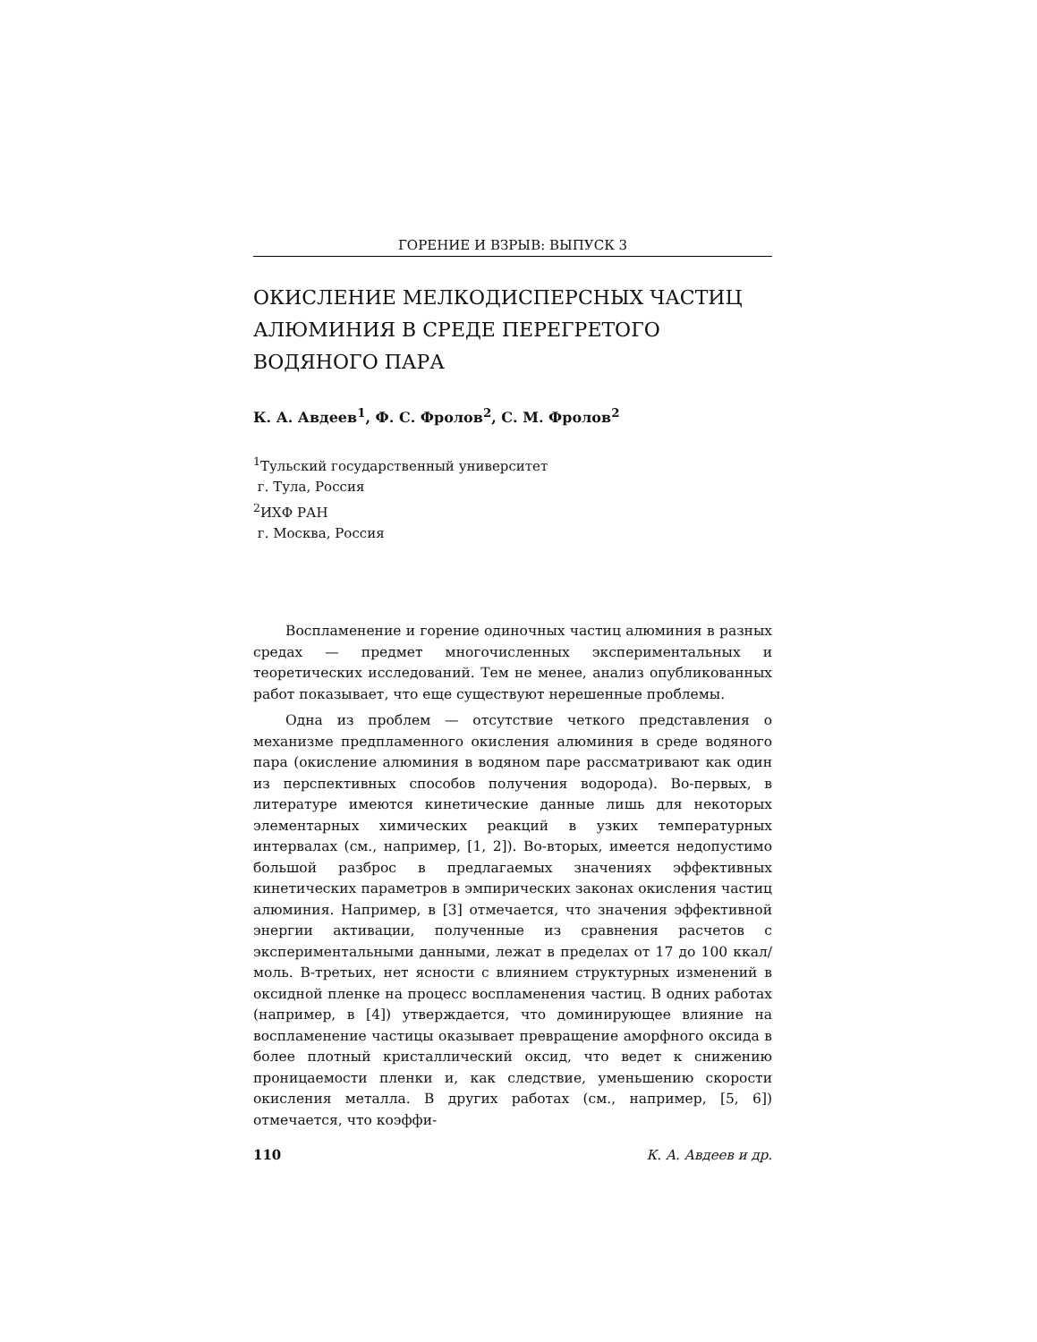ГОРЕНИЕ И ВЗРЫВ: ВЫПУСК 3
ОКИСЛЕНИЕ МЕЛКОДИСПЕРСНЫХ ЧАСТИЦ АЛЮМИНИЯ В СРЕДЕ ПЕРЕГРЕТОГО ВОДЯНОГО ПАРА
К. А. Авдеев<sup>1</sup>, Ф. С. Фролов<sup>2</sup>, С. М. Фролов<sup>2</sup>
<sup>1</sup> Тульский государственный университет
г. Тула, Россия
<sup>2</sup> ИХФ РАН
г. Москва, Россия
Воспламенение и горение одиночных частиц алюминия в разных средах — предмет многочисленных экспериментальных и теоретических исследований. Тем не менее, анализ опубликованных работ показывает, что еще существуют нерешенные проблемы.
Одна из проблем — отсутствие четкого представления о механизме предпламенного окисления алюминия в среде водяного пара (окисление алюминия в водяном паре рассматривают как один из перспективных способов получения водорода). Во-первых, в литературе имеются кинетические данные лишь для некоторых элементарных химических реакций в узких температурных интервалах (см., например, [1, 2]). Во-вторых, имеется недопустимо большой разброс в предлагаемых значениях эффективных кинетических параметров в эмпирических законах окисления частиц алюминия. Например, в [3] отмечается, что значения эффективной энергии активации, полученные из сравнения расчетов с экспериментальными данными, лежат в пределах от 17 до 100 ккал/моль. В-третьих, нет ясности с влиянием структурных изменений в оксидной пленке на процесс воспламенения частиц. В одних работах (например, в [4]) утверждается, что доминирующее влияние на воспламенение частицы оказывает превращение аморфного оксида в более плотный кристаллический оксид, что ведет к снижению проницаемости пленки и, как следствие, уменьшению скорости окисления металла. В других работах (см., например, [5, 6]) отмечается, что коэффи-
110 К. А. Авдеев и др.